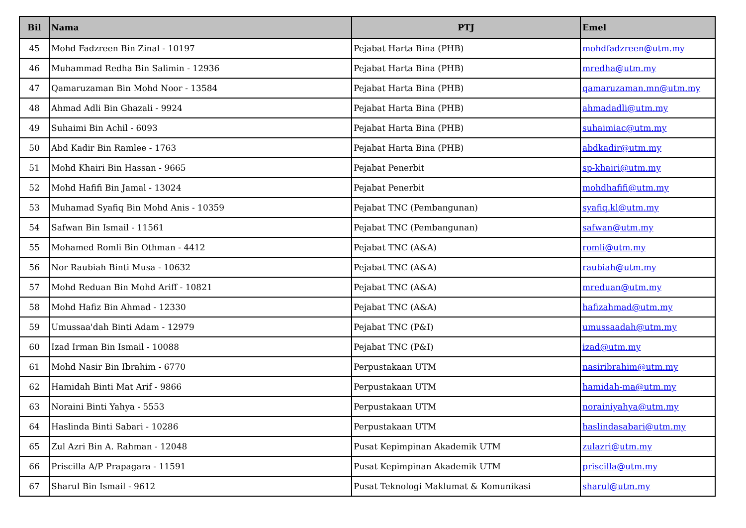| Bil | Nama | PTJ | Emel |
| --- | --- | --- | --- |
| 45 | Mohd Fadzreen Bin Zinal - 10197 | Pejabat Harta Bina (PHB) | mohdfadzreen@utm.my |
| 46 | Muhammad Redha Bin Salimin - 12936 | Pejabat Harta Bina (PHB) | mredha@utm.my |
| 47 | Qamaruzaman Bin Mohd Noor - 13584 | Pejabat Harta Bina (PHB) | qamaruzaman.mn@utm.my |
| 48 | Ahmad Adli Bin Ghazali - 9924 | Pejabat Harta Bina (PHB) | ahmadadli@utm.my |
| 49 | Suhaimi Bin Achil - 6093 | Pejabat Harta Bina (PHB) | suhaimiac@utm.my |
| 50 | Abd Kadir Bin Ramlee - 1763 | Pejabat Harta Bina (PHB) | abdkadir@utm.my |
| 51 | Mohd Khairi Bin Hassan - 9665 | Pejabat Penerbit | sp-khairi@utm.my |
| 52 | Mohd Hafifi Bin Jamal - 13024 | Pejabat Penerbit | mohdhafifi@utm.my |
| 53 | Muhamad Syafiq Bin Mohd Anis - 10359 | Pejabat TNC (Pembangunan) | syafiq.kl@utm.my |
| 54 | Safwan Bin Ismail - 11561 | Pejabat TNC (Pembangunan) | safwan@utm.my |
| 55 | Mohamed Romli Bin Othman - 4412 | Pejabat TNC (A&A) | romli@utm.my |
| 56 | Nor Raubiah Binti Musa - 10632 | Pejabat TNC (A&A) | raubiah@utm.my |
| 57 | Mohd Reduan Bin Mohd Ariff - 10821 | Pejabat TNC (A&A) | mreduan@utm.my |
| 58 | Mohd Hafiz Bin Ahmad - 12330 | Pejabat TNC (A&A) | hafizahmad@utm.my |
| 59 | Umussaa'dah Binti Adam - 12979 | Pejabat TNC (P&I) | umussaadah@utm.my |
| 60 | Izad Irman Bin Ismail - 10088 | Pejabat TNC (P&I) | izad@utm.my |
| 61 | Mohd Nasir Bin Ibrahim - 6770 | Perpustakaan UTM | nasiribrahim@utm.my |
| 62 | Hamidah Binti Mat Arif - 9866 | Perpustakaan UTM | hamidah-ma@utm.my |
| 63 | Noraini Binti Yahya - 5553 | Perpustakaan UTM | norainiyahya@utm.my |
| 64 | Haslinda Binti Sabari - 10286 | Perpustakaan UTM | haslindasabari@utm.my |
| 65 | Zul Azri Bin A. Rahman - 12048 | Pusat Kepimpinan Akademik UTM | zulazri@utm.my |
| 66 | Priscilla A/P Prapagara - 11591 | Pusat Kepimpinan Akademik UTM | priscilla@utm.my |
| 67 | Sharul Bin Ismail - 9612 | Pusat Teknologi Maklumat & Komunikasi | sharul@utm.my |